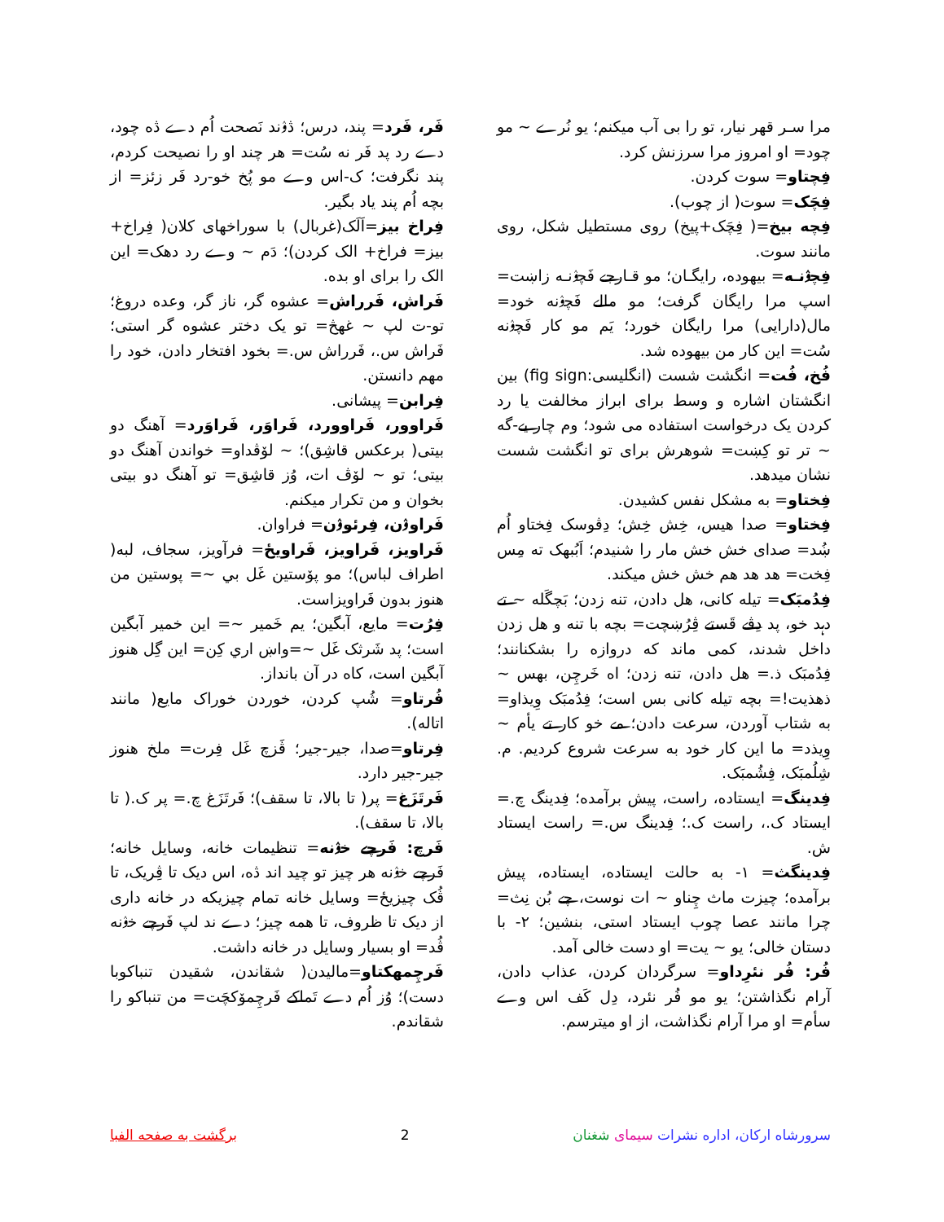مرا سـر قهر نیار، تو را بی آب میکنم؛ یو نُرے ~ مو چود= او امروز مرا سرزنش کرد.
فِچتاو= سوت کردن.
فِچَک= سوت( از چوب).
فِچه بیخ=( فِچَک+پیخ) روی مستطیل شکل، روی مانند سوت.
فِچۉنـه= بیهوده، رایگـان؛ مو قـارجے فَچۉنـه زاښت= اسپ مرا رایگان گرفت؛ مو مالے فَچۉنه خود= مال(دارایی) مرا رایگان خورد؛ یَم مو کار فَچۉنه سُت= این کار من بیهوده شد.
فُخ، فُت= انگشت شست (انگلیسی:fig sign) بین انگشتان اشاره و وسط برای ابراز مخالفت یا رد کردن یک درخواست استفاده می شود؛ وم چار یے-گه ~ تر تو کِښت= شوهرش برای تو انگشت شست نشان میدهد.
فِختاو= به مشکل نفس کشیدن.
فِختاو= صدا هیس، خِش خِش؛ دِڤوسک فِختاو اُم ښُد= صدای خش خش مار را شنیدم؛ اَبُبهک ته مِس فِخت= هد هد هم خش خش میکند.
فِدُمبَک= تیله کانی، هل دادن، تنه زدن؛ بَچگَله ~ تے دہد خو، پد دِڤے قَستے ڤِرُښچت= بچه با تنه و هل زدن داخل شدند، کمی ماند که دروازه را بشکنانند؛ فِدُمبَک ذ.= هل دادن، تنه زدن؛ اه خَرچِن، بهس ~ ذهذیت!= بچه تیله کانی بس است؛ فِدُمبَک وِیذاو= به شتاب آوردن، سرعت دادن؛ مے خو کار تے یأم ~ وِیذد= ما این کار خود به سرعت شروع کردیم. م. شِلُمبَک، فِشُمبَک.
فِدینگ= ایستاده، راست، پیش برآمده؛ فِدینگ چ.= ایستاد ک.، راست ک.؛ فِدینگ س.= راست ایستاد ش.
فِدینگث= ۱- به حالت ایستاده، ایستاده، پیش برآمده؛ چیزت ماث چِناو ~ ات نوست، چے بُن نِث= چرا مانند عصا چوب ایستاد استی، بنشین؛ ۲- با دستان خالی؛ یو ~ یت= او دست خالی آمد.
فُر: فُر نئرِداو= سرگردان کردن، عذاب دادن، آرام نگذاشتن؛ یو مو فُر نئرد، دِل کَف اس وے سأم= او مرا آرام نگذاشت، از او میترسم.
فَر، فَرد= پند، درس؛ ڎۉند نَصحت اُم دے ڎه چود، دے رد پد فَر نه سُت= هر چند او را نصیحت کردم، پند نگرفت؛ ک-اس وے مو پُخ خو-رد فَر زئز= از بچه اُم پند یاد بگیر.
فِراخ بیز=اَلَک(غربال) با سوراخهای کلان( فِراخ+ بیز= فراخ+ الک کردن)؛ دَم ~ وے رد دهک= این الک را برای او بده.
فَراش، فَرراش= عشوه گر، ناز گر، وعده دروغ؛ تو-ت لپ ~ غهڅ= تو یک دختر عشوه گر استی؛ فَراش س.، فَرراش س.= بخود افتخار دادن، خود را مهم دانستن.
فِرابن= پیشانی.
فَراوور، فَراوورد، فَراوَر، فَراوَرد= آهنگ دو بیتی( برعکس قاشِق)؛ ~ لۆڤداو= خواندن آهنگ دو بیتی؛ تو ~ لۆڤ ات، وُز قاشِق= تو آهنگ دو بیتی بخوان و من تکرار میکنم.
فَراوۉن، فِرئوۉن= فراوان.
فَراویز، فَراویز، فَراویځ= فرآویز، سجاف، لبه( اطراف لباس)؛ مو پۆستین غَل بي ~= پوستین من هنوز بدون فَراویزاست.
فِرُت= مایع، آبگین؛ یم خَمیر ~= این خمیر آبگین است؛ پد شَرثک غَل ~=واښ اري کِن= این گِل هنوز آبگین است، کاه در آن بانداز.
فُرتاو= شُپ کردن، خوردن خوراک مایع( مانند اتاله).
فِرتاو=صدا، جیر-جیر؛ ڤَزچ غَل فِرت= ملخ هنوز جیر-جیر دارد.
فَرتَزَغ= پر( تا بالا، تا سقف)؛ فَرتَزَغ چ.= پر ک.( تا بالا، تا سقف).
فَرچ: فَرچے خۉنه= تنظیمات خانه، وسایل خانه؛ فَرچے خۉنه هر چیز تو چید اند ڎه، اس دیک تا ڤِریک، تا ڤُک چیزیځ= وسایل خانه تمام چیزیکه در خانه داری از دیک تا ظروف، تا همه چیز؛ دے ند لپ فَرچے خۉنه ڤُد= او بسیار وسایل در خانه داشت.
فَرچِمهکتاو=مالیدن( شقاندن، شقیدن تنباکوبا دست)؛ وُز اُم دے تَماکے فَرچِمۆکچَت= من تنباکو را شقاندم.
سرورشاه ارکان، اداره نشرات سیمای شغنان 2 برگشت به صفحه الفبا